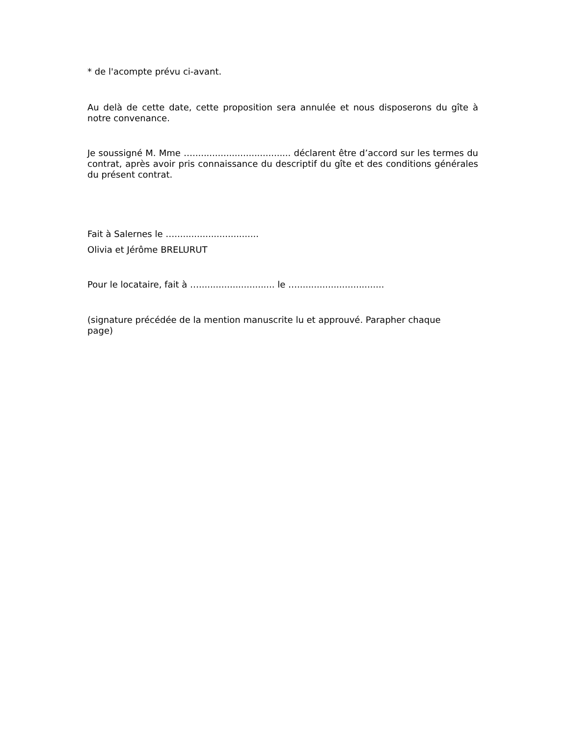* de l'acompte prévu ci-avant.
Au delà de cette date, cette proposition sera annulée et nous disposerons du gîte à notre convenance.
Je soussigné M. Mme …................................... déclarent être d’accord sur les termes du contrat, après avoir pris connaissance du descriptif du gîte et des conditions générales du présent contrat.
Fait à Salernes le …..............................
Olivia et Jérôme BRELURUT
Pour le locataire, fait à …........................... le …...............................
(signature précédée de la mention manuscrite lu et approuvé. Parapher chaque page)